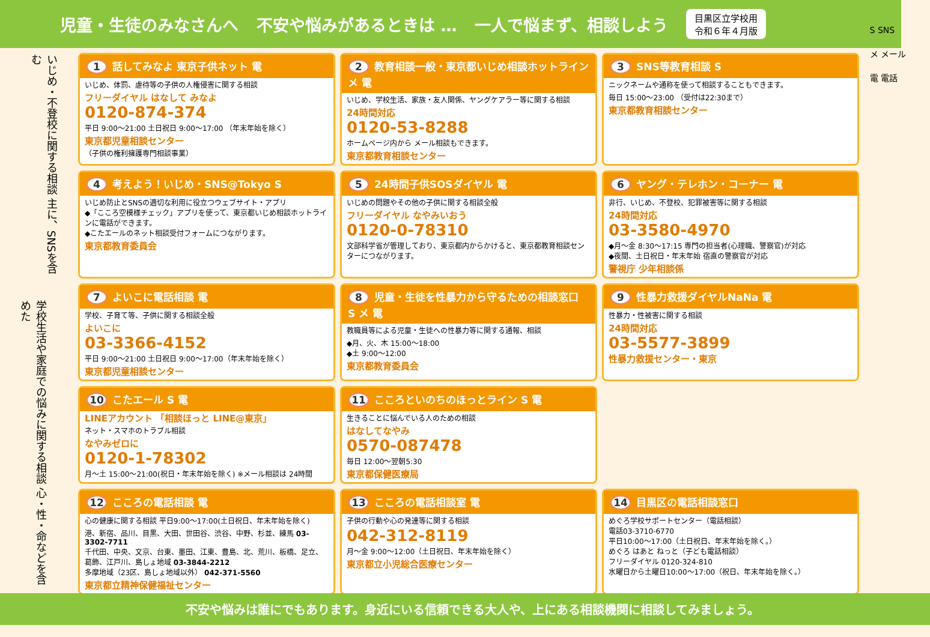児童・生徒のみなさんへ 不安や悩みがあるときは … 一人で悩まず、相談しよう 目黒区立学校用
令和６年４月版
S SNS
メ メール
電 電話
いじめ・不登校に関する相談 主に、SNSを含む
学校生活や家庭での悩みに関する相談 心・性・命などを含めた
1 話してみなよ 東京子供ネット 電
いじめ、体罰、虐待等の子供の人権侵害に関する相談
フリーダイヤル はなして みなよ
0120-874-374
平日 9:00～21:00 土日祝日 9:00～17:00 （年末年始を除く）
東京都児童相談センター
（子供の権利擁護専門相談事業）
2 教育相談一般・東京都いじめ相談ホットライン メ 電
いじめ、学校生活、家族・友人関係、ヤングケアラー等に関する相談
24時間対応
0120-53-8288
ホームページ内から メール相談もできます。
東京都教育相談センター
3 SNS等教育相談 S
ニックネームや通称を使って相談することもできます。
毎日 15:00～23:00 （受付は22:30まで）
東京都教育相談センター
4 考えよう！いじめ・SNS@Tokyo S
いじめ防止とSNSの適切な利用に役立つウェブサイト・アプリ
◆「こころ空模様チェック」アプリを使って、東京都いじめ相談ホットラインに電話ができます。
◆こたエールのネット相談受付フォームにつながります。
東京都教育委員会
5 24時間子供SOSダイヤル 電
いじめの問題やその他の子供に関する相談全般
フリーダイヤル なやみいおう
0120-0-78310
文部科学省が管理しており、東京都内からかけると、東京都教育相談センターにつながります。
6 ヤング・テレホン・コーナー 電
非行、いじめ、不登校、犯罪被害等に関する相談
24時間対応
03-3580-4970
◆月～金 8:30～17:15 専門の担当者(心理職、警察官)が対応
◆夜間、土日祝日・年末年始 宿直の警察官が対応
警視庁 少年相談係
7 よいこに電話相談 電
学校、子育て等、子供に関する相談全般
よいこに
03-3366-4152
平日 9:00～21:00 土日祝日 9:00～17:00（年末年始を除く）
東京都児童相談センター
8 児童・生徒を性暴力から守るための相談窓口 S メ 電
教職員等による児童・生徒への性暴力等に関する通報、相談
◆月、火、木 15:00～18:00
◆土 9:00～12:00
東京都教育委員会
9 性暴力救援ダイヤルNaNa 電
性暴力・性被害に関する相談
24時間対応
03-5577-3899
性暴力救援センター・東京
10 こたエール S 電
LINEアカウント 「相談ほっと LINE@東京」
ネット・スマホのトラブル相談
なやみゼロに
0120-1-78302
月～土 15:00～21:00(祝日・年末年始を除く) ※メール相談は 24時間
11 こころといのちのほっとライン S 電
生きることに悩んでいる人のための相談
はなしてなやみ
0570-087478
毎日 12:00～翌朝5:30
東京都保健医療局
12 こころの電話相談 電
心の健康に関する相談 平日9:00～17:00(土日祝日、年末年始を除く)
港、新宿、品川、目黒、大田、世田谷、渋谷、中野、杉並、練馬 03-3302-7711
千代田、中央、文京、台東、墨田、江東、豊島、北、荒川、板橋、足立、葛飾、江戸川、島しょ地域 03-3844-2212
多摩地域（23区、島しょ地域以外） 042-371-5560
東京都立精神保健福祉センター
13 こころの電話相談室 電
子供の行動や心の発達等に関する相談
042-312-8119
月～金 9:00～12:00（土日祝日、年末年始を除く）
東京都立小児総合医療センター
14 目黒区の電話相談窓口
めぐろ学校サポートセンター（電話相談）
電話03-3710-6770
平日10:00～17:00（土日祝日、年末年始を除く。）
めぐろ はあと ねっと（子ども電話相談）
フリーダイヤル 0120-324-810
水曜日から土曜日10:00～17:00（祝日、年末年始を除く。）
不安や悩みは誰にでもあります。身近にいる信頼できる大人や、上にある相談機関に相談してみましょう。